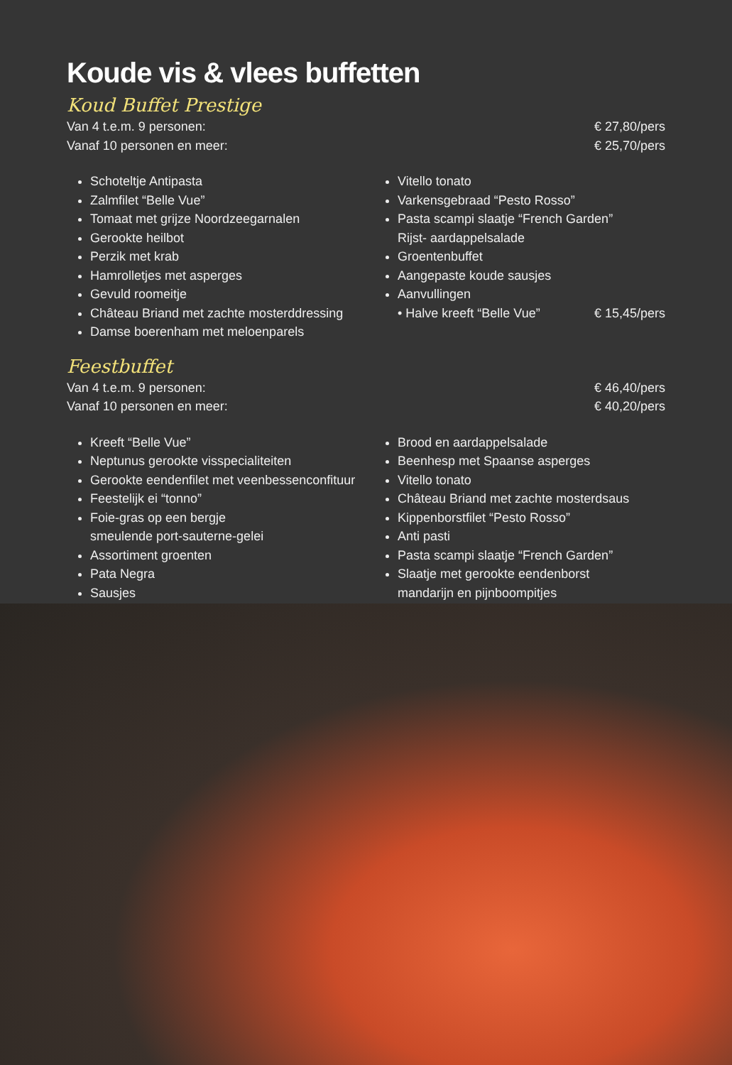Koude vis & vlees buffetten
Koud Buffet Prestige
Van 4 t.e.m. 9 personen: € 27,80/pers
Vanaf 10 personen en meer: € 25,70/pers
Schoteltje Antipasta
Zalmfilet “Belle Vue”
Tomaat met grijze Noordzeegarnalen
Gerookte heilbot
Perzik met krab
Hamrolletjes met asperges
Gevuld roomeitje
Château Briand met zachte mosterddressing
Damse boerenham met meloenparels
Vitello tonato
Varkensgebraad “Pesto Rosso”
Pasta scampi slaatje “French Garden”
Rijst- aardappelsalade
Groentenbuffet
Aangepaste koude sausjes
Aanvullingen
• Halve kreeft “Belle Vue” € 15,45/pers
Feestbuffet
Van 4 t.e.m. 9 personen: € 46,40/pers
Vanaf 10 personen en meer: € 40,20/pers
Kreeft “Belle Vue”
Neptunus gerookte visspecialiteiten
Gerookte eendenfilet met veenbessenconfituur
Feestelijk ei “tonno”
Foie-gras op een bergje
smeulende port-sauterne-gelei
Assortiment groenten
Pata Negra
Sausjes
Brood en aardappelsalade
Beenhesp met Spaanse asperges
Vitello tonato
Château Briand met zachte mosterdsaus
Kippenborstfilet “Pesto Rosso”
Anti pasti
Pasta scampi slaatje “French Garden”
Slaatje met gerookte eendenborst
mandarijn en pijnboompitjes